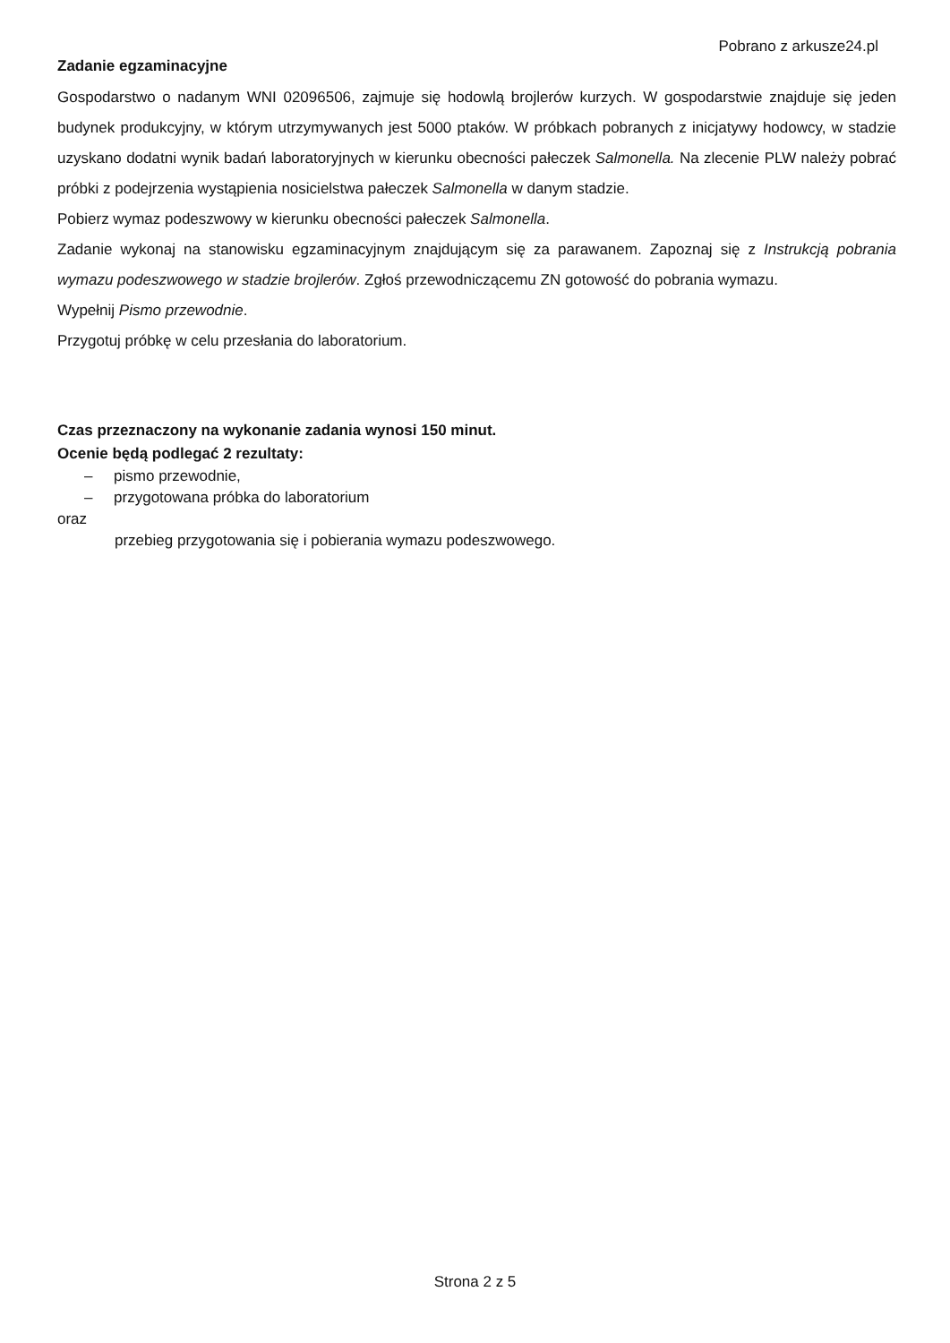Pobrano z arkusze24.pl
Zadanie egzaminacyjne
Gospodarstwo o nadanym WNI 02096506, zajmuje się hodowlą brojlerów kurzych. W gospodarstwie znajduje się jeden budynek produkcyjny, w którym utrzymywanych jest 5000 ptaków. W próbkach pobranych z inicjatywy hodowcy, w stadzie uzyskano dodatni wynik badań laboratoryjnych w kierunku obecności pałeczek Salmonella. Na zlecenie PLW należy pobrać próbki z podejrzenia wystąpienia nosicielstwa pałeczek Salmonella w danym stadzie.
Pobierz wymaz podeszwowy w kierunku obecności pałeczek Salmonella.
Zadanie wykonaj na stanowisku egzaminacyjnym znajdującym się za parawanem. Zapoznaj się z Instrukcją pobrania wymazu podeszwowego w stadzie brojlerów. Zgłoś przewodniczącemu ZN gotowość do pobrania wymazu.
Wypełnij Pismo przewodnie.
Przygotuj próbkę w celu przesłania do laboratorium.
Czas przeznaczony na wykonanie zadania wynosi 150 minut.
Ocenie będą podlegać 2 rezultaty:
– pismo przewodnie,
– przygotowana próbka do laboratorium
oraz
przebieg przygotowania się i pobierania wymazu podeszwowego.
Strona 2 z 5